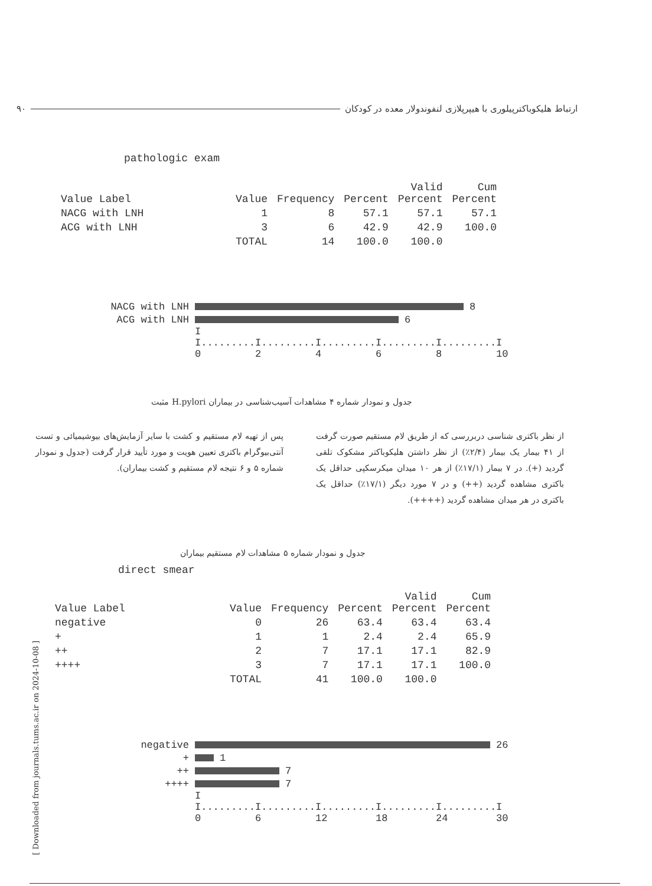۹۰ ارتباط هلیکوباکترپیلوری با هیپرپلازی لنفوندولار معده در کودکان
pathologic exam
| Value Label | Value | Frequency | Percent | Valid Percent | Cum Percent |
| --- | --- | --- | --- | --- | --- |
| NACG with LNH | 1 | 8 | 57.1 | 57.1 | 57.1 |
| ACG with LNH | 3 | 6 | 42.9 | 42.9 | 100.0 |
| | TOTAL | 14 | 100.0 | 100.0 | |
NACG with LNH 8
ACG with LNH 6
I I.........I.........I.........I.........I.........I 0 2 4 6 8 10
جدول و نمودار شماره ۴ مشاهدات آسیب‌شناسی در بیماران H.pylori مثبت
از نظر باکتری شناسی دربررسی که از طریق لام مستقیم صورت گرفت از ۴۱ بیمار یک بیمار (۲/۴٪) از نظر داشتن هلیکوباکتر مشکوک تلقی گردید (+). در ۷ بیمار (۱۷/۱٪) از هر ۱۰ میدان میکرسکپی حداقل یک باکتری مشاهده گردید (++) و در ۷ مورد دیگر (۱۷/۱٪) حداقل یک باکتری در هر میدان مشاهده گردید (++++).
پس از تهیه لام مستقیم و کشت با سایر آزمایش‌های بیوشیمیائی و تست آنتی‌بیوگرام باکتری تعیین هویت و مورد تأیید قرار گرفت (جدول و نمودار شماره ۵ و ۶ نتیجه لام مستقیم و کشت بیماران).
جدول و نمودار شماره ۵ مشاهدات لام مستقیم بیماران
direct smear
| Value Label | Value | Frequency | Percent | Valid Percent | Cum Percent |
| --- | --- | --- | --- | --- | --- |
| negative | 0 | 26 | 63.4 | 63.4 | 63.4 |
| + | 1 | 1 | 2.4 | 2.4 | 65.9 |
| ++ | 2 | 7 | 17.1 | 17.1 | 82.9 |
| ++++ | 3 | 7 | 17.1 | 17.1 | 100.0 |
| | TOTAL | 41 | 100.0 | 100.0 | |
negative 26
+ 1
++ 7
++++ 7
I I.........I.........I.........I.........I.........I 0 6 12 18 24 30
[ Downloaded from journals.tums.ac.ir on 2024-10-08 ]